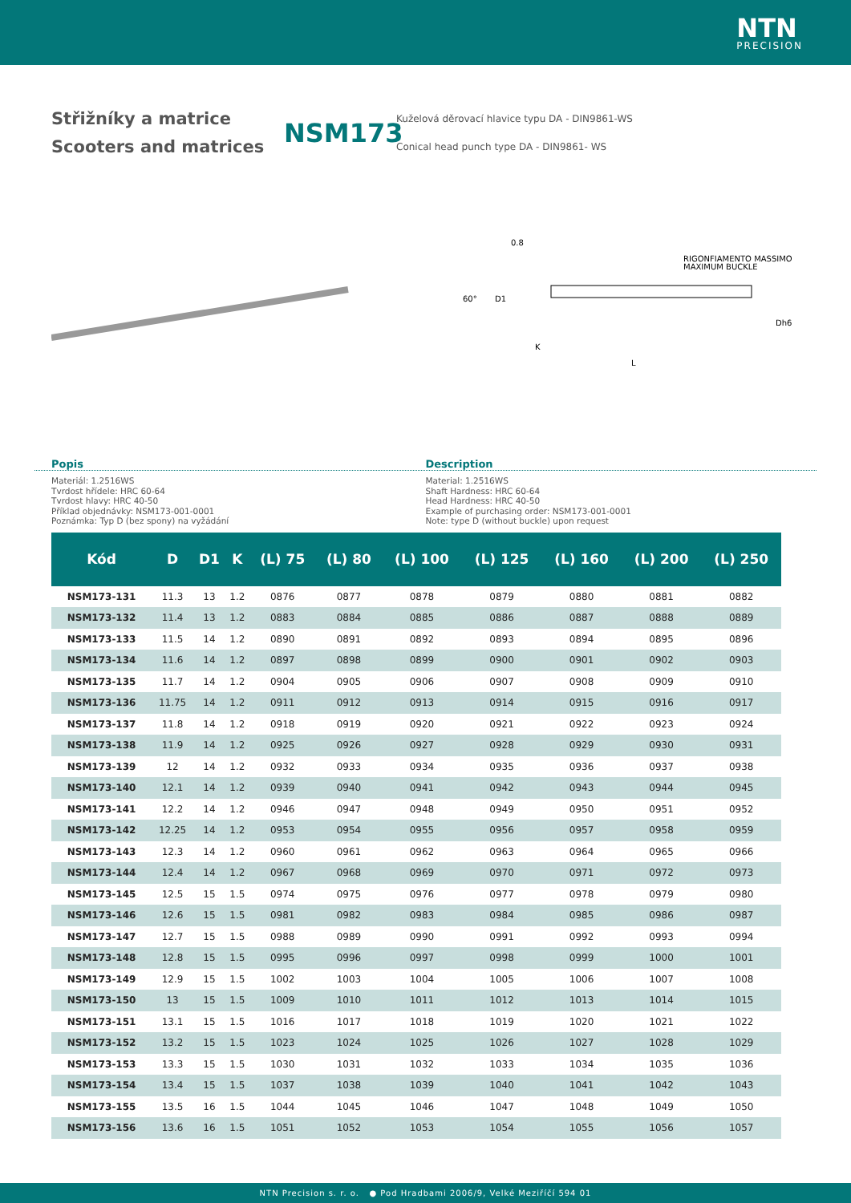NTN
PRECISION
Střižníky a matrice
Scooters and matrices
NSM173
Kuželová děrovací hlavice typu DA - DIN9861-WS
Conical head punch type DA - DIN9861- WS
RIGONFIAMENTO MASSIMO
MAXIMUM BUCKLE
L
60°
D1
K
Dh6
0.8
Popis Description
Materiál: 1.2516WS
Tvrdost hřídele: HRC 60-64
Tvrdost hlavy: HRC 40-50
Příklad objednávky: NSM173-001-0001
Poznámka: Typ D (bez spony) na vyžádání
Material: 1.2516WS
Shaft Hardness: HRC 60-64
Head Hardness: HRC 40-50
Example of purchasing order: NSM173-001-0001
Note: type D (without buckle) upon request
| Kód | D | D1 | K | (L) 75 | (L) 80 | (L) 100 | (L) 125 | (L) 160 | (L) 200 | (L) 250 |
| --- | --- | --- | --- | --- | --- | --- | --- | --- | --- | --- |
| NSM173-131 | 11.3 | 13 | 1.2 | 0876 | 0877 | 0878 | 0879 | 0880 | 0881 | 0882 |
| NSM173-132 | 11.4 | 13 | 1.2 | 0883 | 0884 | 0885 | 0886 | 0887 | 0888 | 0889 |
| NSM173-133 | 11.5 | 14 | 1.2 | 0890 | 0891 | 0892 | 0893 | 0894 | 0895 | 0896 |
| NSM173-134 | 11.6 | 14 | 1.2 | 0897 | 0898 | 0899 | 0900 | 0901 | 0902 | 0903 |
| NSM173-135 | 11.7 | 14 | 1.2 | 0904 | 0905 | 0906 | 0907 | 0908 | 0909 | 0910 |
| NSM173-136 | 11.75 | 14 | 1.2 | 0911 | 0912 | 0913 | 0914 | 0915 | 0916 | 0917 |
| NSM173-137 | 11.8 | 14 | 1.2 | 0918 | 0919 | 0920 | 0921 | 0922 | 0923 | 0924 |
| NSM173-138 | 11.9 | 14 | 1.2 | 0925 | 0926 | 0927 | 0928 | 0929 | 0930 | 0931 |
| NSM173-139 | 12 | 14 | 1.2 | 0932 | 0933 | 0934 | 0935 | 0936 | 0937 | 0938 |
| NSM173-140 | 12.1 | 14 | 1.2 | 0939 | 0940 | 0941 | 0942 | 0943 | 0944 | 0945 |
| NSM173-141 | 12.2 | 14 | 1.2 | 0946 | 0947 | 0948 | 0949 | 0950 | 0951 | 0952 |
| NSM173-142 | 12.25 | 14 | 1.2 | 0953 | 0954 | 0955 | 0956 | 0957 | 0958 | 0959 |
| NSM173-143 | 12.3 | 14 | 1.2 | 0960 | 0961 | 0962 | 0963 | 0964 | 0965 | 0966 |
| NSM173-144 | 12.4 | 14 | 1.2 | 0967 | 0968 | 0969 | 0970 | 0971 | 0972 | 0973 |
| NSM173-145 | 12.5 | 15 | 1.5 | 0974 | 0975 | 0976 | 0977 | 0978 | 0979 | 0980 |
| NSM173-146 | 12.6 | 15 | 1.5 | 0981 | 0982 | 0983 | 0984 | 0985 | 0986 | 0987 |
| NSM173-147 | 12.7 | 15 | 1.5 | 0988 | 0989 | 0990 | 0991 | 0992 | 0993 | 0994 |
| NSM173-148 | 12.8 | 15 | 1.5 | 0995 | 0996 | 0997 | 0998 | 0999 | 1000 | 1001 |
| NSM173-149 | 12.9 | 15 | 1.5 | 1002 | 1003 | 1004 | 1005 | 1006 | 1007 | 1008 |
| NSM173-150 | 13 | 15 | 1.5 | 1009 | 1010 | 1011 | 1012 | 1013 | 1014 | 1015 |
| NSM173-151 | 13.1 | 15 | 1.5 | 1016 | 1017 | 1018 | 1019 | 1020 | 1021 | 1022 |
| NSM173-152 | 13.2 | 15 | 1.5 | 1023 | 1024 | 1025 | 1026 | 1027 | 1028 | 1029 |
| NSM173-153 | 13.3 | 15 | 1.5 | 1030 | 1031 | 1032 | 1033 | 1034 | 1035 | 1036 |
| NSM173-154 | 13.4 | 15 | 1.5 | 1037 | 1038 | 1039 | 1040 | 1041 | 1042 | 1043 |
| NSM173-155 | 13.5 | 16 | 1.5 | 1044 | 1045 | 1046 | 1047 | 1048 | 1049 | 1050 |
| NSM173-156 | 13.6 | 16 | 1.5 | 1051 | 1052 | 1053 | 1054 | 1055 | 1056 | 1057 |
NTN Precision s. r. o. ● Pod Hradbami 2006/9, Velké Meziříčí 594 01